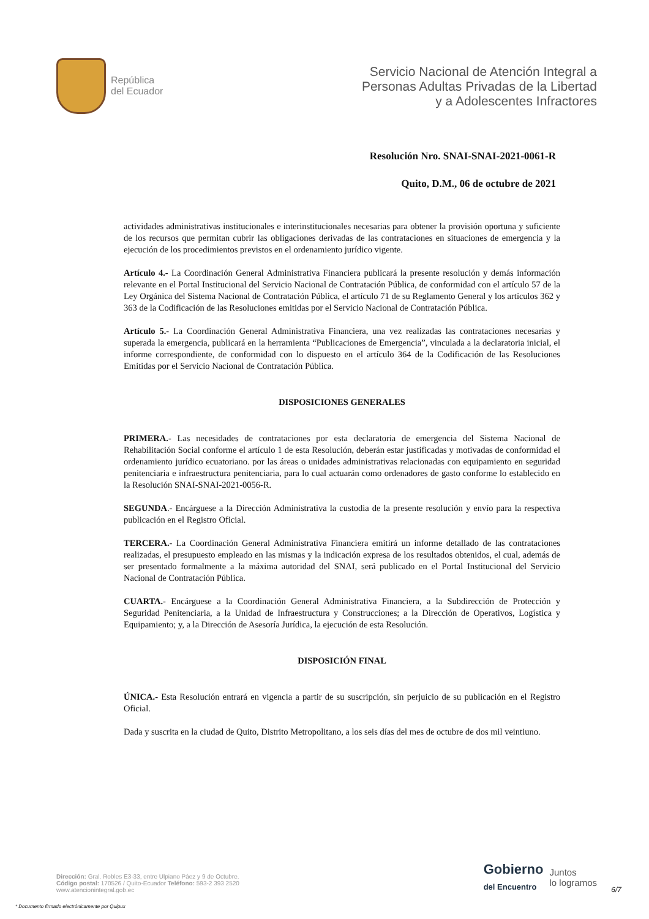República
del Ecuador
Servicio Nacional de Atención Integral a
Personas Adultas Privadas de la Libertad
y a Adolescentes Infractores
Resolución Nro. SNAI-SNAI-2021-0061-R
Quito, D.M., 06 de octubre de 2021
actividades administrativas institucionales e interinstitucionales necesarias para obtener la provisión oportuna y suficiente de los recursos que permitan cubrir las obligaciones derivadas de las contrataciones en situaciones de emergencia y la ejecución de los procedimientos previstos en el ordenamiento jurídico vigente.
Artículo 4.- La Coordinación General Administrativa Financiera publicará la presente resolución y demás información relevante en el Portal Institucional del Servicio Nacional de Contratación Pública, de conformidad con el artículo 57 de la Ley Orgánica del Sistema Nacional de Contratación Pública, el artículo 71 de su Reglamento General y los artículos 362 y 363 de la Codificación de las Resoluciones emitidas por el Servicio Nacional de Contratación Pública.
Artículo 5.- La Coordinación General Administrativa Financiera, una vez realizadas las contrataciones necesarias y superada la emergencia, publicará en la herramienta “Publicaciones de Emergencia”, vinculada a la declaratoria inicial, el informe correspondiente, de conformidad con lo dispuesto en el artículo 364 de la Codificación de las Resoluciones Emitidas por el Servicio Nacional de Contratación Pública.
DISPOSICIONES GENERALES
PRIMERA.- Las necesidades de contrataciones por esta declaratoria de emergencia del Sistema Nacional de Rehabilitación Social conforme el artículo 1 de esta Resolución, deberán estar justificadas y motivadas de conformidad el ordenamiento jurídico ecuatoriano. por las áreas o unidades administrativas relacionadas con equipamiento en seguridad penitenciaria e infraestructura penitenciaria, para lo cual actuarán como ordenadores de gasto conforme lo establecido en la Resolución SNAI-SNAI-2021-0056-R.
SEGUNDA.- Encárguese a la Dirección Administrativa la custodia de la presente resolución y envío para la respectiva publicación en el Registro Oficial.
TERCERA.- La Coordinación General Administrativa Financiera emitirá un informe detallado de las contrataciones realizadas, el presupuesto empleado en las mismas y la indicación expresa de los resultados obtenidos, el cual, además de ser presentado formalmente a la máxima autoridad del SNAI, será publicado en el Portal Institucional del Servicio Nacional de Contratación Pública.
CUARTA.- Encárguese a la Coordinación General Administrativa Financiera, a la Subdirección de Protección y Seguridad Penitenciaria, a la Unidad de Infraestructura y Construcciones; a la Dirección de Operativos, Logística y Equipamiento; y, a la Dirección de Asesoría Jurídica, la ejecución de esta Resolución.
DISPOSICIÓN FINAL
ÚNICA.- Esta Resolución entrará en vigencia a partir de su suscripción, sin perjuicio de su publicación en el Registro Oficial.
Dada y suscrita en la ciudad de Quito, Distrito Metropolitano, a los seis días del mes de octubre de dos mil veintiuno.
Dirección: Gral. Robles E3-33, entre Ulpiano Páez y 9 de Octubre.
Código postal: 170526 / Quito-Ecuador Teléfono: 593-2 393 2520
www.atencionintegral.gob.ec
Gobierno
del Encuentro
Juntos
lo logramos
6/7
* Documento firmado electrónicamente por Quipux